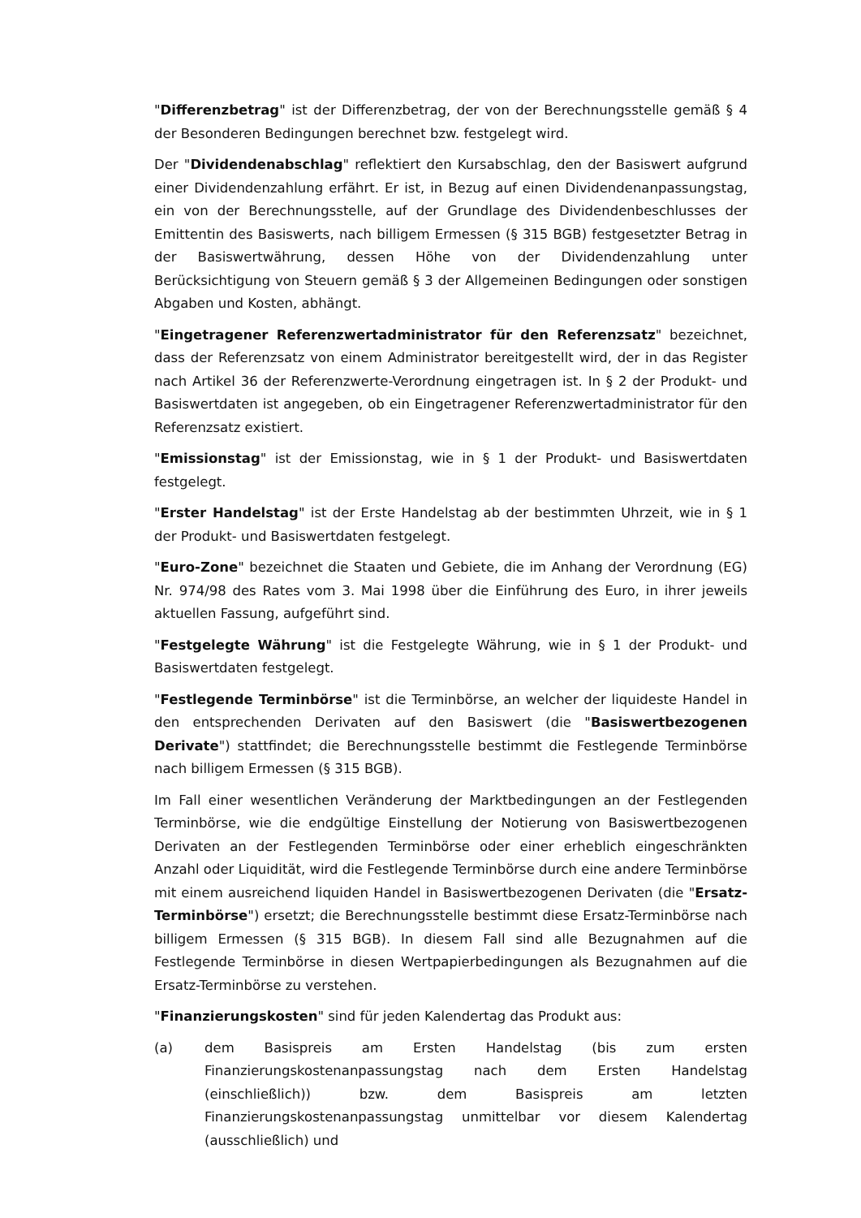"Differenzbetrag" ist der Differenzbetrag, der von der Berechnungsstelle gemäß § 4 der Besonderen Bedingungen berechnet bzw. festgelegt wird.
Der "Dividendenabschlag" reflektiert den Kursabschlag, den der Basiswert aufgrund einer Dividendenzahlung erfährt. Er ist, in Bezug auf einen Dividendenanpassungstag, ein von der Berechnungsstelle, auf der Grundlage des Dividendenbeschlusses der Emittentin des Basiswerts, nach billigem Ermessen (§ 315 BGB) festgesetzter Betrag in der Basiswertwährung, dessen Höhe von der Dividendenzahlung unter Berücksichtigung von Steuern gemäß § 3 der Allgemeinen Bedingungen oder sonstigen Abgaben und Kosten, abhängt.
"Eingetragener Referenzwertadministrator für den Referenzsatz" bezeichnet, dass der Referenzsatz von einem Administrator bereitgestellt wird, der in das Register nach Artikel 36 der Referenzwerte-Verordnung eingetragen ist. In § 2 der Produkt- und Basiswertdaten ist angegeben, ob ein Eingetragener Referenzwertadministrator für den Referenzsatz existiert.
"Emissionstag" ist der Emissionstag, wie in § 1 der Produkt- und Basiswertdaten festgelegt.
"Erster Handelstag" ist der Erste Handelstag ab der bestimmten Uhrzeit, wie in § 1 der Produkt- und Basiswertdaten festgelegt.
"Euro-Zone" bezeichnet die Staaten und Gebiete, die im Anhang der Verordnung (EG) Nr. 974/98 des Rates vom 3. Mai 1998 über die Einführung des Euro, in ihrer jeweils aktuellen Fassung, aufgeführt sind.
"Festgelegte Währung" ist die Festgelegte Währung, wie in § 1 der Produkt- und Basiswertdaten festgelegt.
"Festlegende Terminbörse" ist die Terminbörse, an welcher der liquideste Handel in den entsprechenden Derivaten auf den Basiswert (die "Basiswertbezogenen Derivate") stattfindet; die Berechnungsstelle bestimmt die Festlegende Terminbörse nach billigem Ermessen (§ 315 BGB).
Im Fall einer wesentlichen Veränderung der Marktbedingungen an der Festlegenden Terminbörse, wie die endgültige Einstellung der Notierung von Basiswertbezogenen Derivaten an der Festlegenden Terminbörse oder einer erheblich eingeschränkten Anzahl oder Liquidität, wird die Festlegende Terminbörse durch eine andere Terminbörse mit einem ausreichend liquiden Handel in Basiswertbezogenen Derivaten (die "Ersatz-Terminbörse") ersetzt; die Berechnungsstelle bestimmt diese Ersatz-Terminbörse nach billigem Ermessen (§ 315 BGB). In diesem Fall sind alle Bezugnahmen auf die Festlegende Terminbörse in diesen Wertpapierbedingungen als Bezugnahmen auf die Ersatz-Terminbörse zu verstehen.
"Finanzierungskosten" sind für jeden Kalendertag das Produkt aus:
(a) dem Basispreis am Ersten Handelstag (bis zum ersten Finanzierungskostenanpassungstag nach dem Ersten Handelstag (einschließlich)) bzw. dem Basispreis am letzten Finanzierungskostenanpassungstag unmittelbar vor diesem Kalendertag (ausschließlich) und